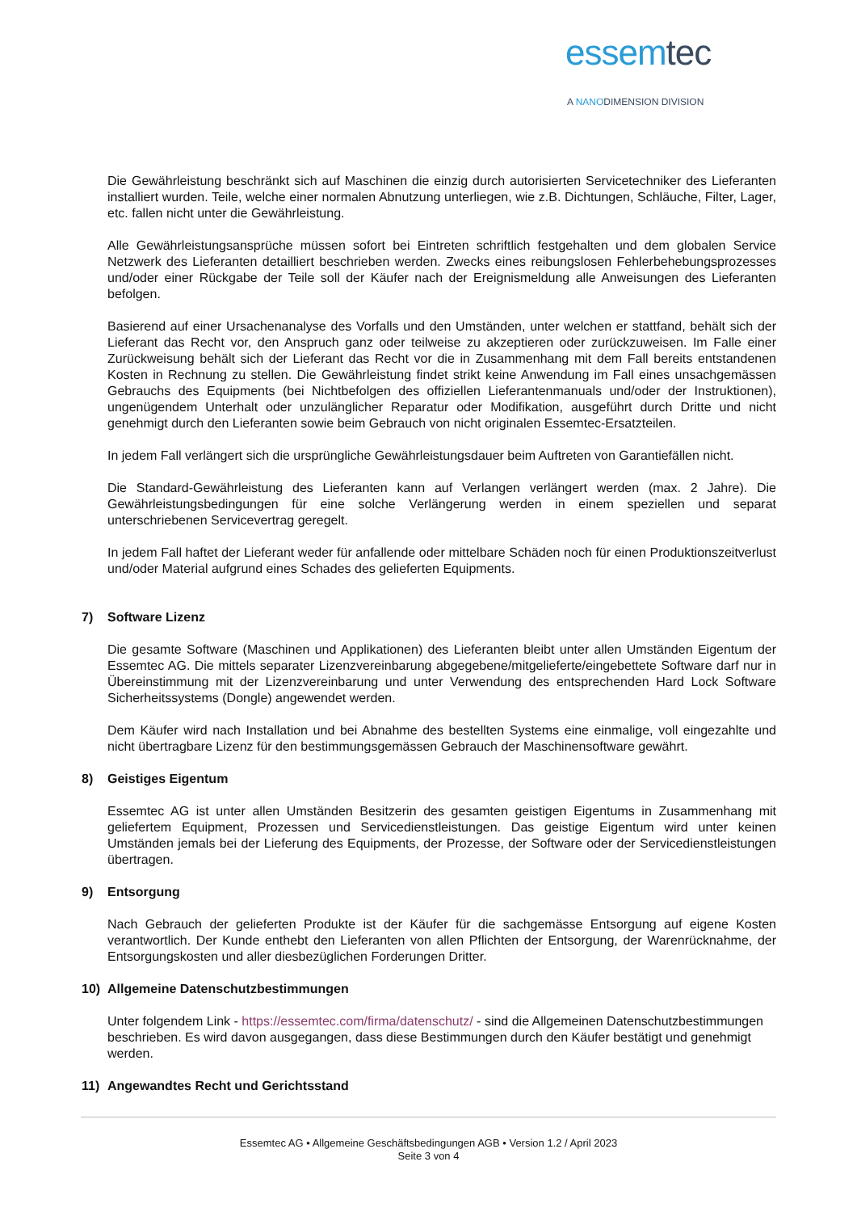essemtec
A NANODIMENSION DIVISION
Die Gewährleistung beschränkt sich auf Maschinen die einzig durch autorisierten Servicetechniker des Lieferanten installiert wurden. Teile, welche einer normalen Abnutzung unterliegen, wie z.B. Dichtungen, Schläuche, Filter, Lager, etc. fallen nicht unter die Gewährleistung.
Alle Gewährleistungsansprüche müssen sofort bei Eintreten schriftlich festgehalten und dem globalen Service Netzwerk des Lieferanten detailliert beschrieben werden. Zwecks eines reibungslosen Fehlerbehebungsprozesses und/oder einer Rückgabe der Teile soll der Käufer nach der Ereignismeldung alle Anweisungen des Lieferanten befolgen.
Basierend auf einer Ursachenanalyse des Vorfalls und den Umständen, unter welchen er stattfand, behält sich der Lieferant das Recht vor, den Anspruch ganz oder teilweise zu akzeptieren oder zurückzuweisen. Im Falle einer Zurückweisung behält sich der Lieferant das Recht vor die in Zusammenhang mit dem Fall bereits entstandenen Kosten in Rechnung zu stellen. Die Gewährleistung findet strikt keine Anwendung im Fall eines unsachgemässen Gebrauchs des Equipments (bei Nichtbefolgen des offiziellen Lieferantenmanuals und/oder der Instruktionen), ungenügendem Unterhalt oder unzulänglicher Reparatur oder Modifikation, ausgeführt durch Dritte und nicht genehmigt durch den Lieferanten sowie beim Gebrauch von nicht originalen Essemtec-Ersatzteilen.
In jedem Fall verlängert sich die ursprüngliche Gewährleistungsdauer beim Auftreten von Garantiefällen nicht.
Die Standard-Gewährleistung des Lieferanten kann auf Verlangen verlängert werden (max. 2 Jahre). Die Gewährleistungsbedingungen für eine solche Verlängerung werden in einem speziellen und separat unterschriebenen Servicevertrag geregelt.
In jedem Fall haftet der Lieferant weder für anfallende oder mittelbare Schäden noch für einen Produktionszeitverlust und/oder Material aufgrund eines Schades des gelieferten Equipments.
7) Software Lizenz
Die gesamte Software (Maschinen und Applikationen) des Lieferanten bleibt unter allen Umständen Eigentum der Essemtec AG. Die mittels separater Lizenzvereinbarung abgegebene/mitgelieferte/eingebettete Software darf nur in Übereinstimmung mit der Lizenzvereinbarung und unter Verwendung des entsprechenden Hard Lock Software Sicherheitssystems (Dongle) angewendet werden.
Dem Käufer wird nach Installation und bei Abnahme des bestellten Systems eine einmalige, voll eingezahlte und nicht übertragbare Lizenz für den bestimmungsgemässen Gebrauch der Maschinensoftware gewährt.
8) Geistiges Eigentum
Essemtec AG ist unter allen Umständen Besitzerin des gesamten geistigen Eigentums in Zusammenhang mit geliefertem Equipment, Prozessen und Servicedienstleistungen. Das geistige Eigentum wird unter keinen Umständen jemals bei der Lieferung des Equipments, der Prozesse, der Software oder der Servicedienstleistungen übertragen.
9) Entsorgung
Nach Gebrauch der gelieferten Produkte ist der Käufer für die sachgemässe Entsorgung auf eigene Kosten verantwortlich. Der Kunde enthebt den Lieferanten von allen Pflichten der Entsorgung, der Warenrücknahme, der Entsorgungskosten und aller diesbezüglichen Forderungen Dritter.
10) Allgemeine Datenschutzbestimmungen
Unter folgendem Link - https://essemtec.com/firma/datenschutz/ - sind die Allgemeinen Datenschutzbestimmungen beschrieben. Es wird davon ausgegangen, dass diese Bestimmungen durch den Käufer bestätigt und genehmigt werden.
11) Angewandtes Recht und Gerichtsstand
Essemtec AG • Allgemeine Geschäftsbedingungen AGB • Version 1.2 / April 2023
Seite 3 von 4